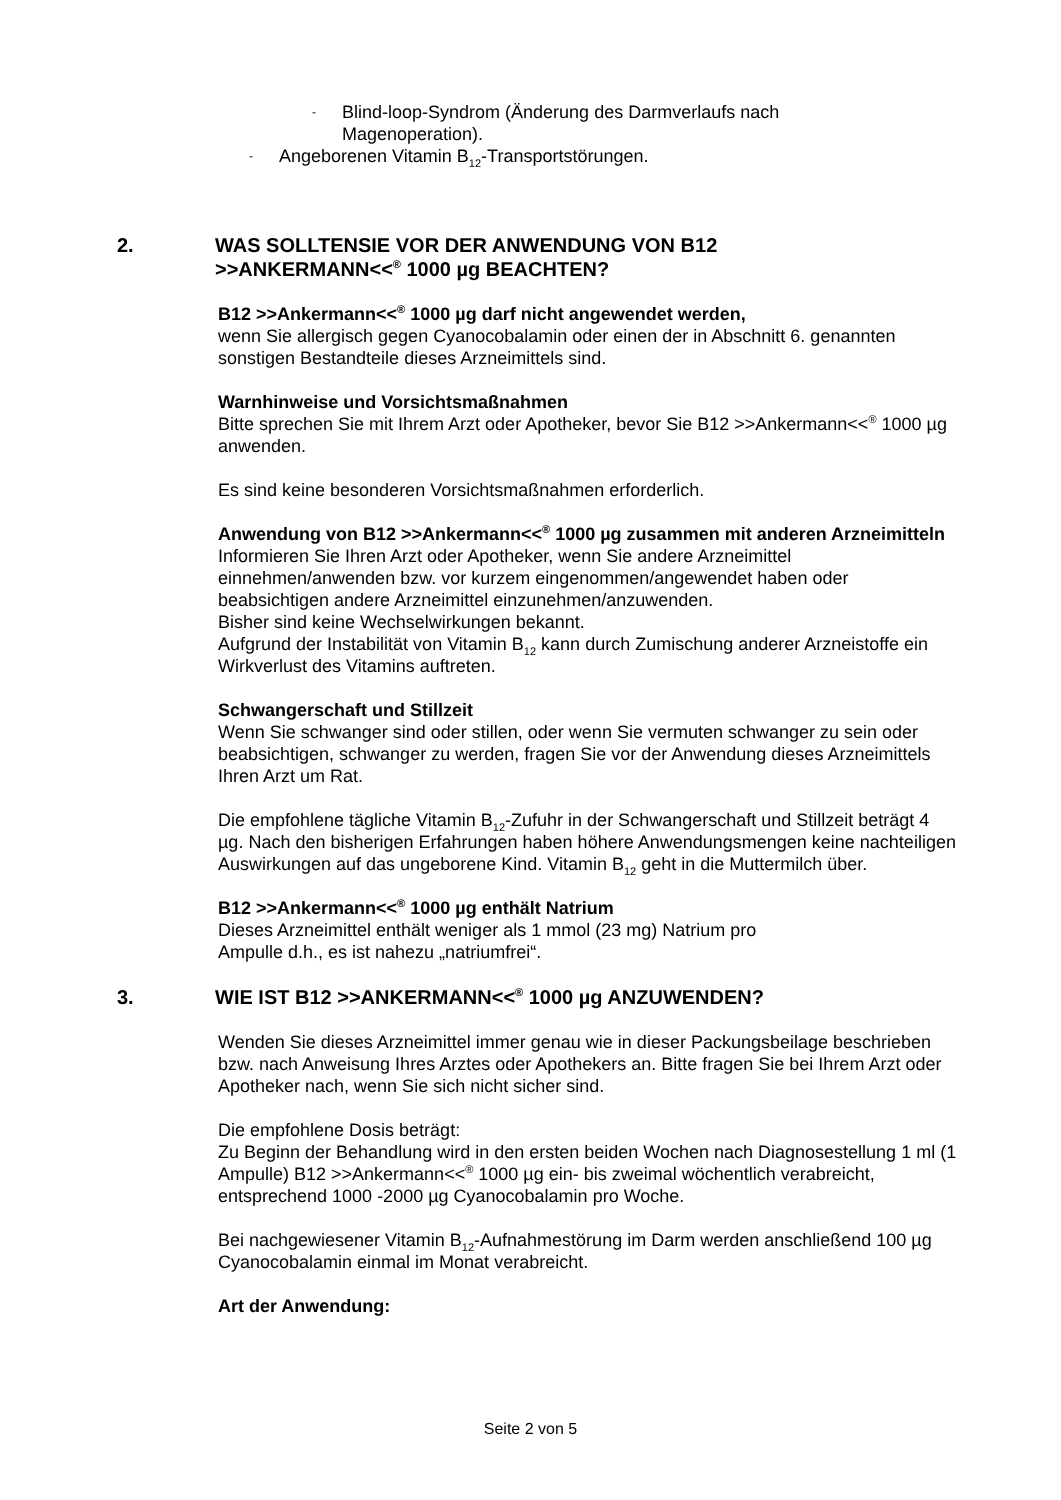- Blind-loop-Syndrom (Änderung des Darmverlaufs nach
Magenoperation).
- Angeborenen Vitamin B<sub>12</sub>-Transportstörungen.
2. WAS SOLLTENSIE VOR DER ANWENDUNG VON B12
>>ANKERMANN<<<sup>®</sup> 1000 µg BEACHTEN?
B12 >>Ankermann<<<sup>®</sup> 1000 µg darf nicht angewendet werden,
wenn Sie allergisch gegen Cyanocobalamin oder einen der in Abschnitt 6. genannten sonstigen Bestandteile dieses Arzneimittels sind.
Warnhinweise und Vorsichtsmaßnahmen
Bitte sprechen Sie mit Ihrem Arzt oder Apotheker, bevor Sie B12 >>Ankermann<<<sup>®</sup> 1000 µg anwenden.
Es sind keine besonderen Vorsichtsmaßnahmen erforderlich.
Anwendung von B12 >>Ankermann<<<sup>®</sup> 1000 µg zusammen mit anderen Arzneimitteln
Informieren Sie Ihren Arzt oder Apotheker, wenn Sie andere Arzneimittel einnehmen/anwenden bzw. vor kurzem eingenommen/angewendet haben oder beabsichtigen andere Arzneimittel einzunehmen/anzuwenden.
Bisher sind keine Wechselwirkungen bekannt.
Aufgrund der Instabilität von Vitamin B<sub>12</sub> kann durch Zumischung anderer Arzneistoffe ein Wirkverlust des Vitamins auftreten.
Schwangerschaft und Stillzeit
Wenn Sie schwanger sind oder stillen, oder wenn Sie vermuten schwanger zu sein oder beabsichtigen, schwanger zu werden, fragen Sie vor der Anwendung dieses Arzneimittels Ihren Arzt um Rat.
Die empfohlene tägliche Vitamin B<sub>12</sub>-Zufuhr in der Schwangerschaft und Stillzeit beträgt 4 µg. Nach den bisherigen Erfahrungen haben höhere Anwendungsmengen keine nachteiligen Auswirkungen auf das ungeborene Kind. Vitamin B<sub>12</sub> geht in die Muttermilch über.
B12 >>Ankermann<<<sup>®</sup> 1000 µg enthält Natrium
Dieses Arzneimittel enthält weniger als 1 mmol (23 mg) Natrium pro
Ampulle d.h., es ist nahezu „natriumfrei“.
3. WIE IST B12 >>ANKERMANN<<<sup>®</sup> 1000 µg ANZUWENDEN?
Wenden Sie dieses Arzneimittel immer genau wie in dieser Packungsbeilage beschrieben bzw. nach Anweisung Ihres Arztes oder Apothekers an. Bitte fragen Sie bei Ihrem Arzt oder Apotheker nach, wenn Sie sich nicht sicher sind.
Die empfohlene Dosis beträgt:
Zu Beginn der Behandlung wird in den ersten beiden Wochen nach Diagnosestellung 1 ml (1 Ampulle) B12 >>Ankermann<<<sup>®</sup> 1000 µg ein- bis zweimal wöchentlich verabreicht, entsprechend 1000 -2000 µg Cyanocobalamin pro Woche.
Bei nachgewiesener Vitamin B<sub>12</sub>-Aufnahmestörung im Darm werden anschließend 100 µg Cyanocobalamin einmal im Monat verabreicht.
Art der Anwendung:
Seite 2 von 5